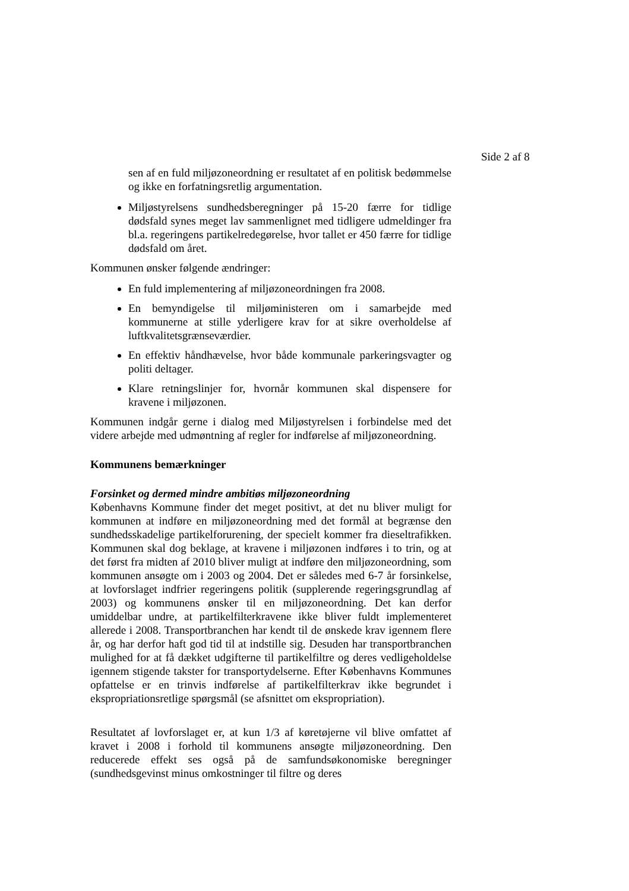Side 2 af 8
sen af en fuld miljøzoneordning er resultatet af en politisk bedømmelse og ikke en forfatningsretlig argumentation.
Miljøstyrelsens sundhedsberegninger på 15-20 færre for tidlige dødsfald synes meget lav sammenlignet med tidligere udmeldinger fra bl.a. regeringens partikelredegørelse, hvor tallet er 450 færre for tidlige dødsfald om året.
Kommunen ønsker følgende ændringer:
En fuld implementering af miljøzoneordningen fra 2008.
En bemyndigelse til miljøministeren om i samarbejde med kommunerne at stille yderligere krav for at sikre overholdelse af luftkvalitetsgrænseværdier.
En effektiv håndhævelse, hvor både kommunale parkeringsvagter og politi deltager.
Klare retningslinjer for, hvornår kommunen skal dispensere for kravene i miljøzonen.
Kommunen indgår gerne i dialog med Miljøstyrelsen i forbindelse med det videre arbejde med udmøntning af regler for indførelse af miljøzoneordning.
Kommunens bemærkninger
Forsinket og dermed mindre ambitiøs miljøzoneordning
Københavns Kommune finder det meget positivt, at det nu bliver muligt for kommunen at indføre en miljøzoneordning med det formål at begrænse den sundhedsskadelige partikelforurening, der specielt kommer fra dieseltrafikken. Kommunen skal dog beklage, at kravene i miljøzonen indføres i to trin, og at det først fra midten af 2010 bliver muligt at indføre den miljøzoneordning, som kommunen ansøgte om i 2003 og 2004. Det er således med 6-7 år forsinkelse, at lovforslaget indfrier regeringens politik (supplerende regeringsgrundlag af 2003) og kommunens ønsker til en miljøzoneordning. Det kan derfor umiddelbar undre, at partikelfilterkravene ikke bliver fuldt implementeret allerede i 2008. Transportbranchen har kendt til de ønskede krav igennem flere år, og har derfor haft god tid til at indstille sig. Desuden har transportbranchen mulighed for at få dækket udgifterne til partikelfiltre og deres vedligeholdelse igennem stigende takster for transportydelserne. Efter Københavns Kommunes opfattelse er en trinvis indførelse af partikelfilterkrav ikke begrundet i ekspropriationsretlige spørgsmål (se afsnittet om ekspropriation).
Resultatet af lovforslaget er, at kun 1/3 af køretøjerne vil blive omfattet af kravet i 2008 i forhold til kommunens ansøgte miljøzoneordning. Den reducerede effekt ses også på de samfundsøkonomiske beregninger (sundhedsgevinst minus omkostninger til filtre og deres